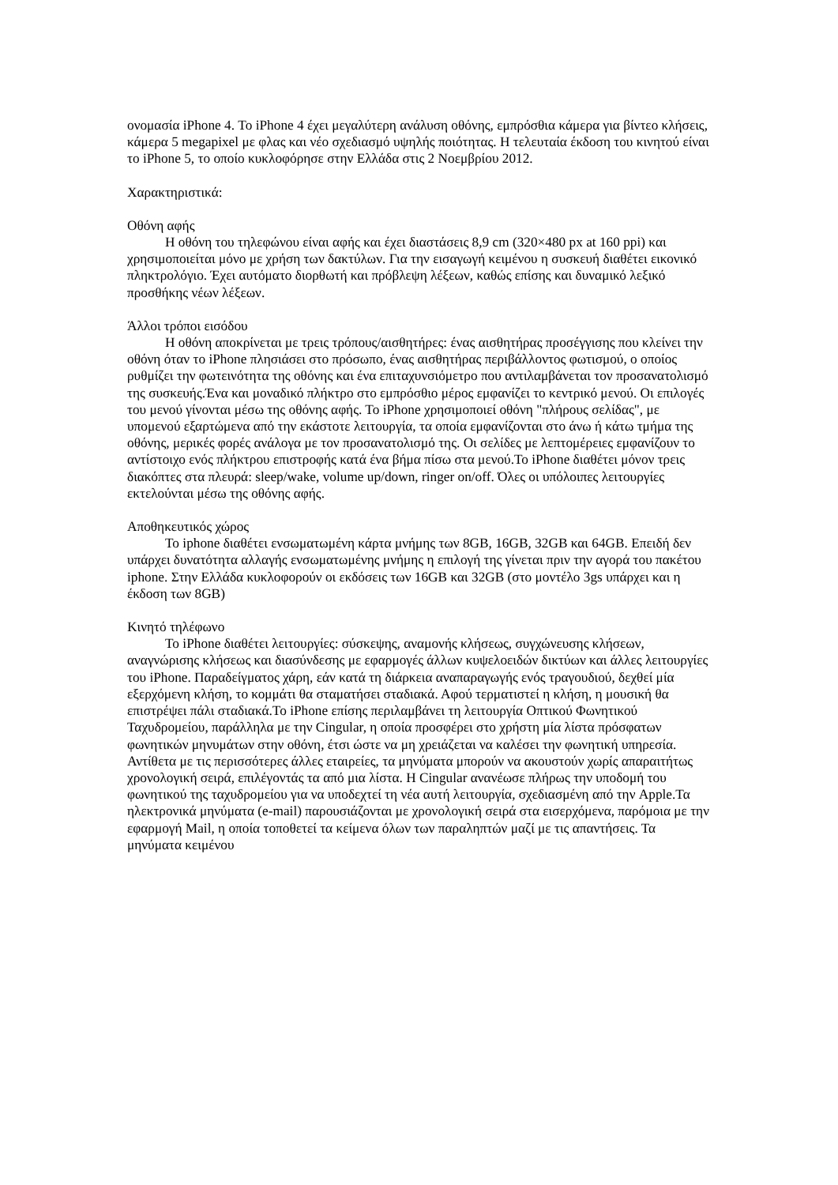ονομασία iPhone 4. Το iPhone 4 έχει μεγαλύτερη ανάλυση οθόνης, εμπρόσθια κάμερα για βίντεο κλήσεις, κάμερα 5 megapixel με φλας και νέο σχεδιασμό υψηλής ποιότητας. Η τελευταία έκδοση του κινητού είναι το iPhone 5, το οποίο κυκλοφόρησε στην Ελλάδα στις 2 Νοεμβρίου 2012.
Χαρακτηριστικά:
Οθόνη αφής
Η οθόνη του τηλεφώνου είναι αφής και έχει διαστάσεις 8,9 cm (320×480 px at 160 ppi) και χρησιμοποιείται μόνο με χρήση των δακτύλων. Για την εισαγωγή κειμένου η συσκευή διαθέτει εικονικό πληκτρολόγιο. Έχει αυτόματο διορθωτή και πρόβλεψη λέξεων, καθώς επίσης και δυναμικό λεξικό προσθήκης νέων λέξεων.
Άλλοι τρόποι εισόδου
Η οθόνη αποκρίνεται με τρεις τρόπους/αισθητήρες: ένας αισθητήρας προσέγγισης που κλείνει την οθόνη όταν το iPhone πλησιάσει στο πρόσωπο, ένας αισθητήρας περιβάλλοντος φωτισμού, ο οποίος ρυθμίζει την φωτεινότητα της οθόνης και ένα επιταχυνσιόμετρο που αντιλαμβάνεται τον προσανατολισμό της συσκευής.Ένα και μοναδικό πλήκτρο στο εμπρόσθιο μέρος εμφανίζει το κεντρικό μενού. Οι επιλογές του μενού γίνονται μέσω της οθόνης αφής. Το iPhone χρησιμοποιεί οθόνη "πλήρους σελίδας", με υπομενού εξαρτώμενα από την εκάστοτε λειτουργία, τα οποία εμφανίζονται στο άνω ή κάτω τμήμα της οθόνης, μερικές φορές ανάλογα με τον προσανατολισμό της. Οι σελίδες με λεπτομέρειες εμφανίζουν το αντίστοιχο ενός πλήκτρου επιστροφής κατά ένα βήμα πίσω στα μενού.Το iPhone διαθέτει μόνον τρεις διακόπτες στα πλευρά: sleep/wake, volume up/down, ringer on/off. Όλες οι υπόλοιπες λειτουργίες εκτελούνται μέσω της οθόνης αφής.
Αποθηκευτικός χώρος
Το iphone διαθέτει ενσωματωμένη κάρτα μνήμης των 8GB, 16GB, 32GB και 64GB. Επειδή δεν υπάρχει δυνατότητα αλλαγής ενσωματωμένης μνήμης η επιλογή της γίνεται πριν την αγορά του πακέτου iphone. Στην Ελλάδα κυκλοφορούν οι εκδόσεις των 16GB και 32GB (στο μοντέλο 3gs υπάρχει και η έκδοση των 8GB)
Κινητό τηλέφωνο
Το iPhone διαθέτει λειτουργίες: σύσκεψης, αναμονής κλήσεως, συγχώνευσης κλήσεων, αναγνώρισης κλήσεως και διασύνδεσης με εφαρμογές άλλων κυψελοειδών δικτύων και άλλες λειτουργίες του iPhone. Παραδείγματος χάρη, εάν κατά τη διάρκεια αναπαραγωγής ενός τραγουδιού, δεχθεί μία εξερχόμενη κλήση, το κομμάτι θα σταματήσει σταδιακά. Αφού τερματιστεί η κλήση, η μουσική θα επιστρέψει πάλι σταδιακά.Το iPhone επίσης περιλαμβάνει τη λειτουργία Οπτικού Φωνητικού Ταχυδρομείου, παράλληλα με την Cingular, η οποία προσφέρει στο χρήστη μία λίστα πρόσφατων φωνητικών μηνυμάτων στην οθόνη, έτσι ώστε να μη χρειάζεται να καλέσει την φωνητική υπηρεσία. Αντίθετα με τις περισσότερες άλλες εταιρείες, τα μηνύματα μπορούν να ακουστούν χωρίς απαραιτήτως χρονολογική σειρά, επιλέγοντάς τα από μια λίστα. Η Cingular ανανέωσε πλήρως την υποδομή του φωνητικού της ταχυδρομείου για να υποδεχτεί τη νέα αυτή λειτουργία, σχεδιασμένη από την Apple.Τα ηλεκτρονικά μηνύματα (e-mail) παρουσιάζονται με χρονολογική σειρά στα εισερχόμενα, παρόμοια με την εφαρμογή Mail, η οποία τοποθετεί τα κείμενα όλων των παραληπτών μαζί με τις απαντήσεις. Τα μηνύματα κειμένου